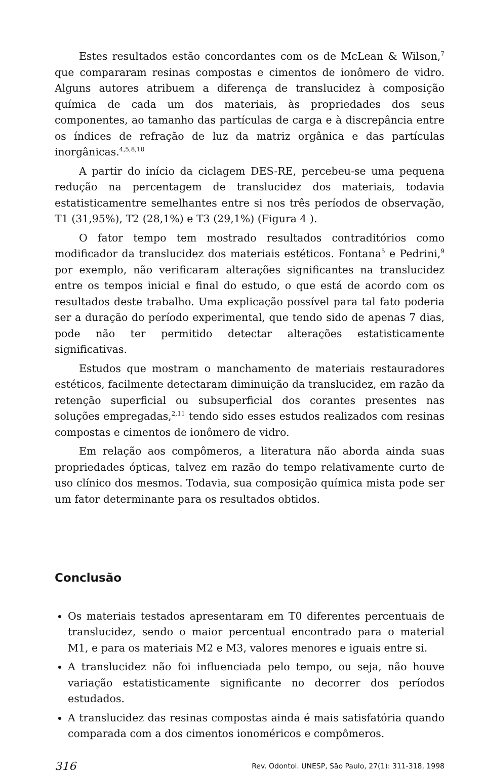Estes resultados estão concordantes com os de McLean & Wilson,<sup>7</sup> que compararam resinas compostas e cimentos de ionômero de vidro. Alguns autores atribuem a diferença de translucidez à composição química de cada um dos materiais, às propriedades dos seus componentes, ao tamanho das partículas de carga e à discrepância entre os índices de refração de luz da matriz orgânica e das partículas inorgânicas.<sup>4,5,8,10</sup>
A partir do início da ciclagem DES-RE, percebeu-se uma pequena redução na percentagem de translucidez dos materiais, todavia estatisticamentre semelhantes entre si nos três períodos de observação, T1 (31,95%), T2 (28,1%) e T3 (29,1%) (Figura 4 ).
O fator tempo tem mostrado resultados contraditórios como modificador da translucidez dos materiais estéticos. Fontana<sup>5</sup> e Pedrini,<sup>9</sup> por exemplo, não verificaram alterações significantes na translucidez entre os tempos inicial e final do estudo, o que está de acordo com os resultados deste trabalho. Uma explicação possível para tal fato poderia ser a duração do período experimental, que tendo sido de apenas 7 dias, pode não ter permitido detectar alterações estatisticamente significativas.
Estudos que mostram o manchamento de materiais restauradores estéticos, facilmente detectaram diminuição da translucidez, em razão da retenção superficial ou subsuperficial dos corantes presentes nas soluções empregadas,<sup>2,11</sup> tendo sido esses estudos realizados com resinas compostas e cimentos de ionômero de vidro.
Em relação aos compômeros, a literatura não aborda ainda suas propriedades ópticas, talvez em razão do tempo relativamente curto de uso clínico dos mesmos. Todavia, sua composição química mista pode ser um fator determinante para os resultados obtidos.
Conclusão
Os materiais testados apresentaram em T0 diferentes percentuais de translucidez, sendo o maior percentual encontrado para o material M1, e para os materiais M2 e M3, valores menores e iguais entre si.
A translucidez não foi influenciada pelo tempo, ou seja, não houve variação estatisticamente significante no decorrer dos períodos estudados.
A translucidez das resinas compostas ainda é mais satisfatória quando comparada com a dos cimentos ionoméricos e compômeros.
316 Rev. Odontol. UNESP, São Paulo, 27(1): 311-318, 1998